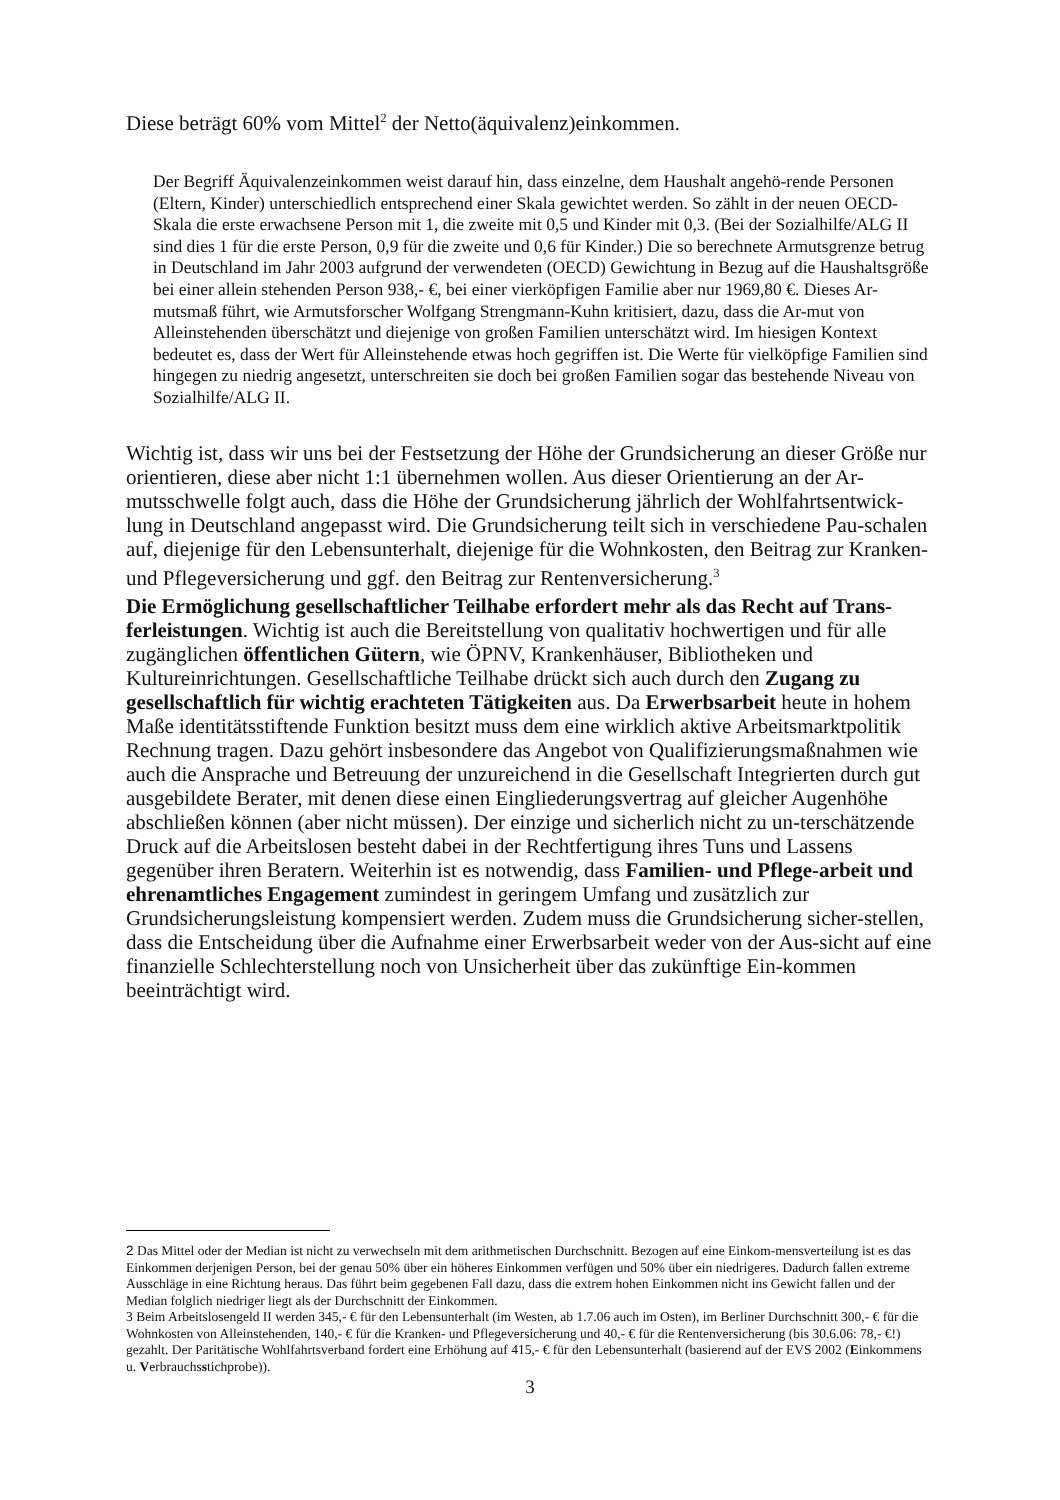Diese beträgt 60% vom Mittel<sup>2</sup> der Netto(äquivalenz)einkommen.
Der Begriff Äquivalenzeinkommen weist darauf hin, dass einzelne, dem Haushalt angehö-rende Personen (Eltern, Kinder) unterschiedlich entsprechend einer Skala gewichtet werden. So zählt in der neuen OECD-Skala die erste erwachsene Person mit 1, die zweite mit 0,5 und Kinder mit 0,3. (Bei der Sozialhilfe/ALG II sind dies 1 für die erste Person, 0,9 für die zweite und 0,6 für Kinder.) Die so berechnete Armutsgrenze betrug in Deutschland im Jahr 2003 aufgrund der verwendeten (OECD) Gewichtung in Bezug auf die Haushaltsgröße bei einer allein stehenden Person 938,- €, bei einer vierköpfigen Familie aber nur 1969,80 €. Dieses Ar-mutsmaß führt, wie Armutsforscher Wolfgang Strengmann-Kuhn kritisiert, dazu, dass die Ar-mut von Alleinstehenden überschätzt und diejenige von großen Familien unterschätzt wird. Im hiesigen Kontext bedeutet es, dass der Wert für Alleinstehende etwas hoch gegriffen ist. Die Werte für vielköpfige Familien sind hingegen zu niedrig angesetzt, unterschreiten sie doch bei großen Familien sogar das bestehende Niveau von Sozialhilfe/ALG II.
Wichtig ist, dass wir uns bei der Festsetzung der Höhe der Grundsicherung an dieser Größe nur orientieren, diese aber nicht 1:1 übernehmen wollen. Aus dieser Orientierung an der Ar-mutsschwelle folgt auch, dass die Höhe der Grundsicherung jährlich der Wohlfahrtsentwick-lung in Deutschland angepasst wird. Die Grundsicherung teilt sich in verschiedene Pau-schalen auf, diejenige für den Lebensunterhalt, diejenige für die Wohnkosten, den Beitrag zur Kranken- und Pflegeversicherung und ggf. den Beitrag zur Rentenversicherung.<sup>3</sup>
Die Ermöglichung gesellschaftlicher Teilhabe erfordert mehr als das Recht auf Trans-ferleistungen. Wichtig ist auch die Bereitstellung von qualitativ hochwertigen und für alle zugänglichen öffentlichen Gütern, wie ÖPNV, Krankenhäuser, Bibliotheken und Kultureinrichtungen. Gesellschaftliche Teilhabe drückt sich auch durch den Zugang zu gesellschaftlich für wichtig erachteten Tätigkeiten aus. Da Erwerbsarbeit heute in hohem Maße identitätsstiftende Funktion besitzt muss dem eine wirklich aktive Arbeitsmarktpolitik Rechnung tragen. Dazu gehört insbesondere das Angebot von Qualifizierungsmaßnahmen wie auch die Ansprache und Betreuung der unzureichend in die Gesellschaft Integrierten durch gut ausgebildete Berater, mit denen diese einen Eingliederungsvertrag auf gleicher Augenhöhe abschließen können (aber nicht müssen). Der einzige und sicherlich nicht zu un-terschätzende Druck auf die Arbeitslosen besteht dabei in der Rechtfertigung ihres Tuns und Lassens gegenüber ihren Beratern. Weiterhin ist es notwendig, dass Familien- und Pflege-arbeit und ehrenamtliches Engagement zumindest in geringem Umfang und zusätzlich zur Grundsicherungsleistung kompensiert werden. Zudem muss die Grundsicherung sicher-stellen, dass die Entscheidung über die Aufnahme einer Erwerbsarbeit weder von der Aus-sicht auf eine finanzielle Schlechterstellung noch von Unsicherheit über das zukünftige Ein-kommen beeinträchtigt wird.
2 Das Mittel oder der Median ist nicht zu verwechseln mit dem arithmetischen Durchschnitt. Bezogen auf eine Einkom-mensverteilung ist es das Einkommen derjenigen Person, bei der genau 50% über ein höheres Einkommen verfügen und 50% über ein niedrigeres. Dadurch fallen extreme Ausschläge in eine Richtung heraus. Das führt beim gegebenen Fall dazu, dass die extrem hohen Einkommen nicht ins Gewicht fallen und der Median folglich niedriger liegt als der Durchschnitt der Einkommen.
3 Beim Arbeitslosengeld II werden 345,- € für den Lebensunterhalt (im Westen, ab 1.7.06 auch im Osten), im Berliner Durchschnitt 300,- € für die Wohnkosten von Alleinstehenden, 140,- € für die Kranken- und Pflegeversicherung und 40,- € für die Rentenversicherung (bis 30.6.06: 78,- €!) gezahlt. Der Paritätische Wohlfahrtsverband fordert eine Erhöhung auf 415,- € für den Lebensunterhalt (basierend auf der EVS 2002 (Einkommens u. Verbrauchsstichprobe)).
3